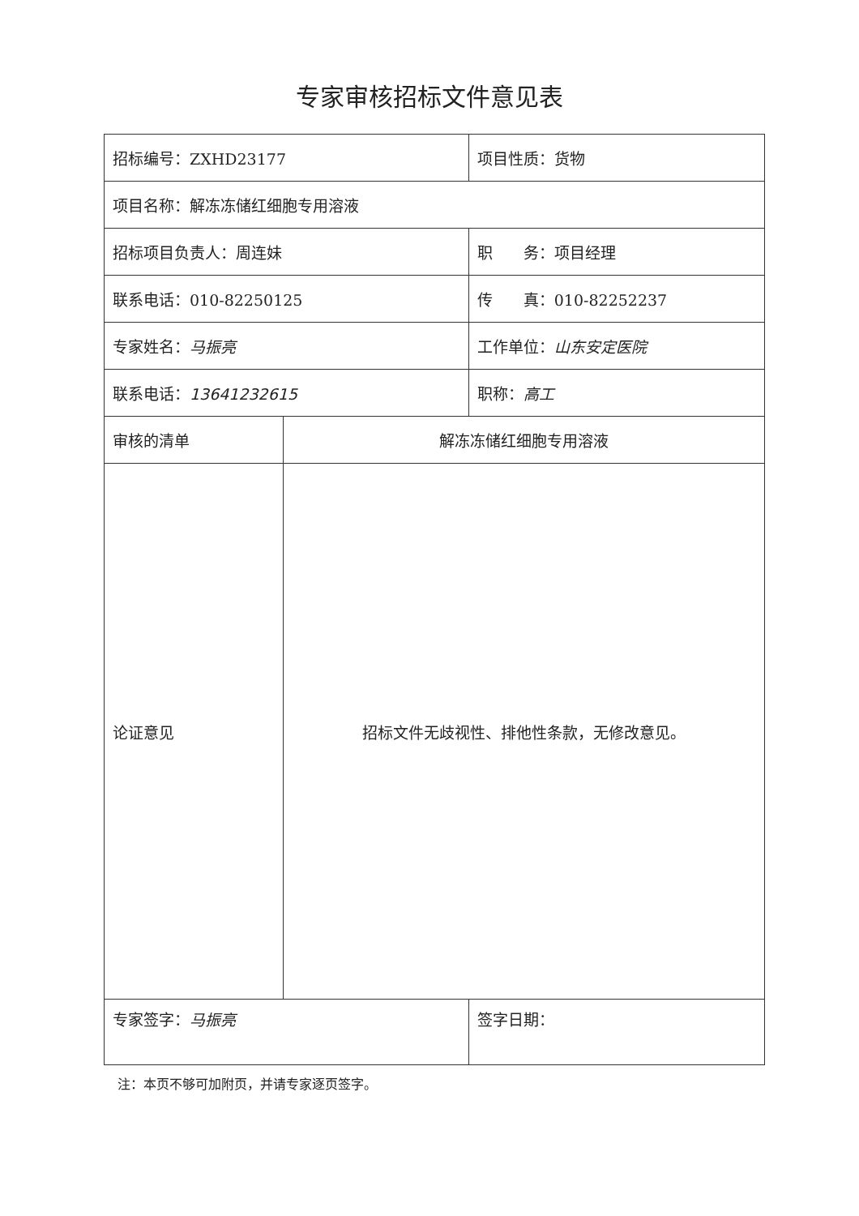专家审核招标文件意见表
| 招标编号：ZXHD23177 | | 项目性质：货物 |
| 项目名称：解冻冻储红细胞专用溶液 | | |
| 招标项目负责人：周连妹 | | 职 务：项目经理 |
| 联系电话：010-82250125 | | 传 真：010-82252237 |
| 专家姓名： 马振亮 | | 工作单位： 山东安定医院 |
| 联系电话： 13641232615 | | 职称： 高工 |
| 审核的清单 | 解冻冻储红细胞专用溶液 | |
| 论证意见 | 招标文件无歧视性、排他性条款，无修改意见。 | |
| 专家签字： 马振亮 | | 签字日期： |
注：本页不够可加附页，并请专家逐页签字。